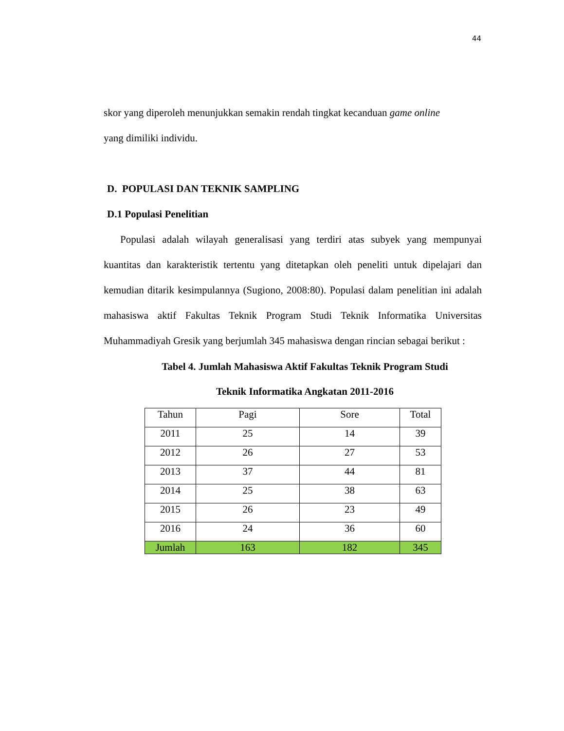44
skor yang diperoleh menunjukkan semakin rendah tingkat kecanduan game online
yang dimiliki individu.
D. POPULASI DAN TEKNIK SAMPLING
D.1 Populasi Penelitian
Populasi adalah wilayah generalisasi yang terdiri atas subyek yang mempunyai kuantitas dan karakteristik tertentu yang ditetapkan oleh peneliti untuk dipelajari dan kemudian ditarik kesimpulannya (Sugiono, 2008:80). Populasi dalam penelitian ini adalah mahasiswa aktif Fakultas Teknik Program Studi Teknik Informatika Universitas Muhammadiyah Gresik yang berjumlah 345 mahasiswa dengan rincian sebagai berikut :
Tabel 4. Jumlah Mahasiswa Aktif Fakultas Teknik Program Studi
Teknik Informatika Angkatan 2011-2016
| Tahun | Pagi | Sore | Total |
| --- | --- | --- | --- |
| 2011 | 25 | 14 | 39 |
| 2012 | 26 | 27 | 53 |
| 2013 | 37 | 44 | 81 |
| 2014 | 25 | 38 | 63 |
| 2015 | 26 | 23 | 49 |
| 2016 | 24 | 36 | 60 |
| Jumlah | 163 | 182 | 345 |